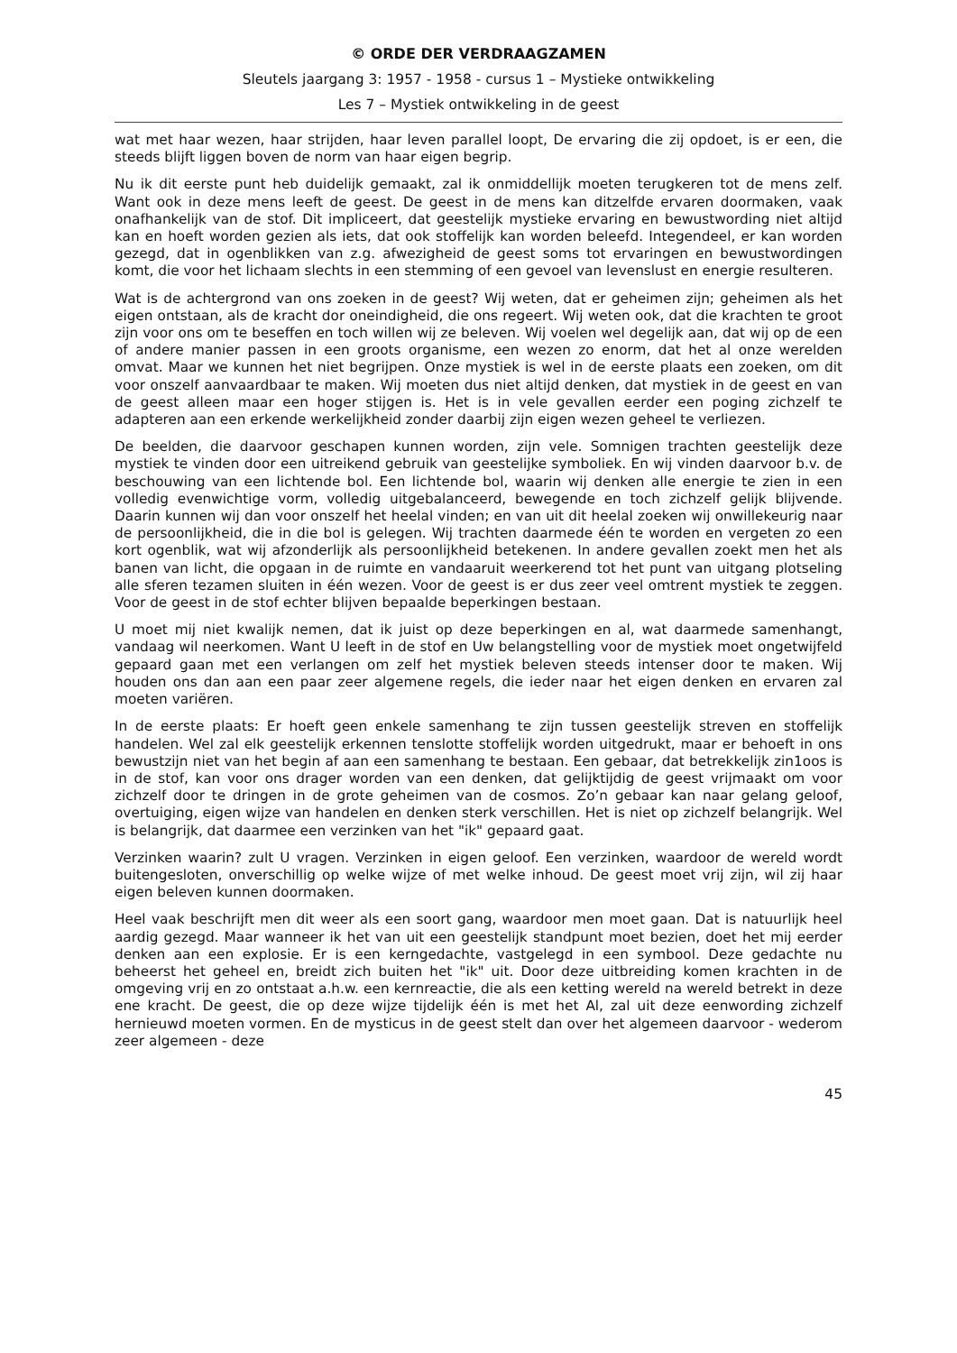© ORDE DER VERDRAAGZAMEN
Sleutels jaargang 3: 1957 - 1958 - cursus 1 – Mystieke ontwikkeling
Les 7 – Mystiek ontwikkeling in de geest
wat met haar wezen, haar strijden, haar leven parallel loopt, De ervaring die zij opdoet, is er een, die steeds blijft liggen boven de norm van haar eigen begrip.
Nu ik dit eerste punt heb duidelijk gemaakt, zal ik onmiddellijk moeten terugkeren tot de mens zelf. Want ook in deze mens leeft de geest. De geest in de mens kan ditzelfde ervaren doormaken, vaak onafhankelijk van de stof. Dit impliceert, dat geestelijk mystieke ervaring en bewustwording niet altijd kan en hoeft worden gezien als iets, dat ook stoffelijk kan worden beleefd. Integendeel, er kan worden gezegd, dat in ogenblikken van z.g. afwezigheid de geest soms tot ervaringen en bewustwordingen komt, die voor het lichaam slechts in een stemming of een gevoel van levenslust en energie resulteren.
Wat is de achtergrond van ons zoeken in de geest? Wij weten, dat er geheimen zijn; geheimen als het eigen ontstaan, als de kracht dor oneindigheid, die ons regeert. Wij weten ook, dat die krachten te groot zijn voor ons om te beseffen en toch willen wij ze beleven. Wij voelen wel degelijk aan, dat wij op de een of andere manier passen in een groots organisme, een wezen zo enorm, dat het al onze werelden omvat. Maar we kunnen het niet begrijpen. Onze mystiek is wel in de eerste plaats een zoeken, om dit voor onszelf aanvaardbaar te maken. Wij moeten dus niet altijd denken, dat mystiek in de geest en van de geest alleen maar een hoger stijgen is. Het is in vele gevallen eerder een poging zichzelf te adapteren aan een erkende werkelijkheid zonder daarbij zijn eigen wezen geheel te verliezen.
De beelden, die daarvoor geschapen kunnen worden, zijn vele. Somnigen trachten geestelijk deze mystiek te vinden door een uitreikend gebruik van geestelijke symboliek. En wij vinden daarvoor b.v. de beschouwing van een lichtende bol. Een lichtende bol, waarin wij denken alle energie te zien in een volledig evenwichtige vorm, volledig uitgebalanceerd, bewegende en toch zichzelf gelijk blijvende. Daarin kunnen wij dan voor onszelf het heelal vinden; en van uit dit heelal zoeken wij onwillekeurig naar de persoonlijkheid, die in die bol is gelegen. Wij trachten daarmede één te worden en vergeten zo een kort ogenblik, wat wij afzonderlijk als persoonlijkheid betekenen. In andere gevallen zoekt men het als banen van licht, die opgaan in de ruimte en vandaaruit weerkerend tot het punt van uitgang plotseling alle sferen tezamen sluiten in één wezen. Voor de geest is er dus zeer veel omtrent mystiek te zeggen. Voor de geest in de stof echter blijven bepaalde beperkingen bestaan.
U moet mij niet kwalijk nemen, dat ik juist op deze beperkingen en al, wat daarmede samenhangt, vandaag wil neerkomen. Want U leeft in de stof en Uw belangstelling voor de mystiek moet ongetwijfeld gepaard gaan met een verlangen om zelf het mystiek beleven steeds intenser door te maken. Wij houden ons dan aan een paar zeer algemene regels, die ieder naar het eigen denken en ervaren zal moeten variëren.
In de eerste plaats: Er hoeft geen enkele samenhang te zijn tussen geestelijk streven en stoffelijk handelen. Wel zal elk geestelijk erkennen tenslotte stoffelijk worden uitgedrukt, maar er behoeft in ons bewustzijn niet van het begin af aan een samenhang te bestaan. Een gebaar, dat betrekkelijk zin1oos is in de stof, kan voor ons drager worden van een denken, dat gelijktijdig de geest vrijmaakt om voor zichzelf door te dringen in de grote geheimen van de cosmos. Zo’n gebaar kan naar gelang geloof, overtuiging, eigen wijze van handelen en denken sterk verschillen. Het is niet op zichzelf belangrijk. Wel is belangrijk, dat daarmee een verzinken van het "ik" gepaard gaat.
Verzinken waarin? zult U vragen. Verzinken in eigen geloof. Een verzinken, waardoor de wereld wordt buitengesloten, onverschillig op welke wijze of met welke inhoud. De geest moet vrij zijn, wil zij haar eigen beleven kunnen doormaken.
Heel vaak beschrijft men dit weer als een soort gang, waardoor men moet gaan. Dat is natuurlijk heel aardig gezegd. Maar wanneer ik het van uit een geestelijk standpunt moet bezien, doet het mij eerder denken aan een explosie. Er is een kerngedachte, vastgelegd in een symbool. Deze gedachte nu beheerst het geheel en, breidt zich buiten het "ik" uit. Door deze uitbreiding komen krachten in de omgeving vrij en zo ontstaat a.h.w. een kernreactie, die als een ketting wereld na wereld betrekt in deze ene kracht. De geest, die op deze wijze tijdelijk één is met het Al, zal uit deze eenwording zichzelf hernieuwd moeten vormen. En de mysticus in de geest stelt dan over het algemeen daarvoor - wederom zeer algemeen - deze
45